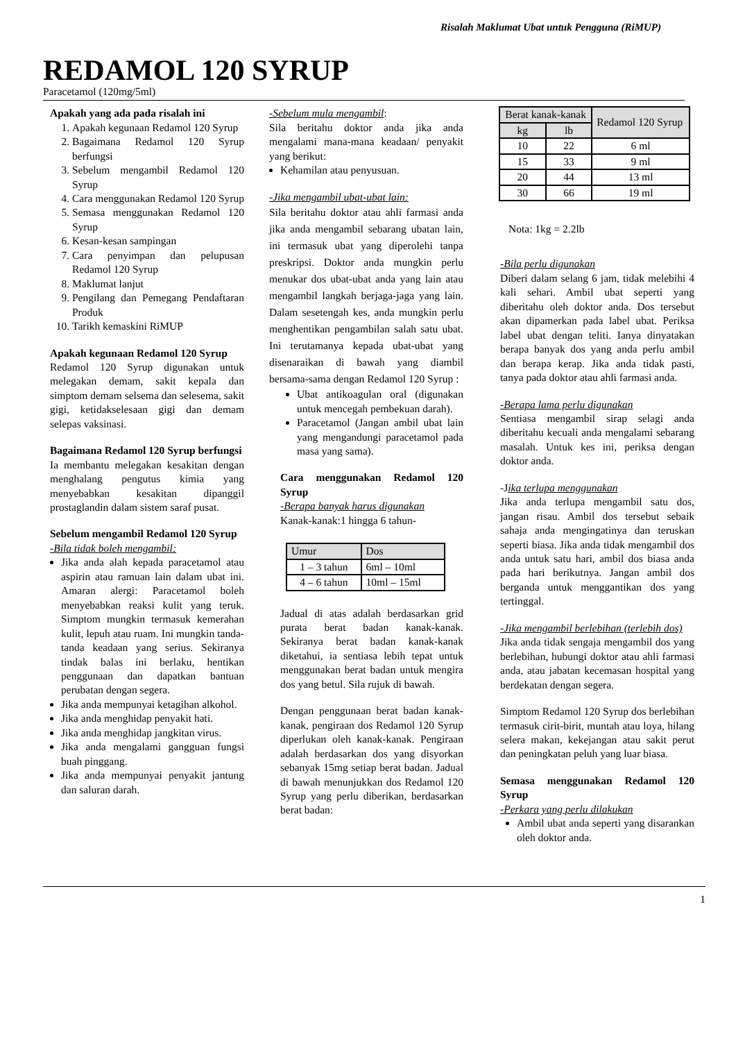Risalah Maklumat Ubat untuk Pengguna (RiMUP)
REDAMOL 120 SYRUP
Paracetamol (120mg/5ml)
Apakah yang ada pada risalah ini
1. Apakah kegunaan Redamol 120 Syrup
2. Bagaimana Redamol 120 Syrup berfungsi
3. Sebelum mengambil Redamol 120 Syrup
4. Cara menggunakan Redamol 120 Syrup
5. Semasa menggunakan Redamol 120 Syrup
6. Kesan-kesan sampingan
7. Cara penyimpan dan pelupusan Redamol 120 Syrup
8. Maklumat lanjut
9. Pengilang dan Pemegang Pendaftaran Produk
10. Tarikh kemaskini RiMUP
Apakah kegunaan Redamol 120 Syrup
Redamol 120 Syrup digunakan untuk melegakan demam, sakit kepala dan simptom demam selsema dan selesema, sakit gigi, ketidakselesaan gigi dan demam selepas vaksinasi.
Bagaimana Redamol 120 Syrup berfungsi
Ia membantu melegakan kesakitan dengan menghalang pengutus kimia yang menyebabkan kesakitan dipanggil prostaglandin dalam sistem saraf pusat.
Sebelum mengambil Redamol 120 Syrup
-Bila tidak boleh mengambil:
Jika anda alah kepada paracetamol atau aspirin atau ramuan lain dalam ubat ini. Amaran alergi: Paracetamol boleh menyebabkan reaksi kulit yang teruk. Simptom mungkin termasuk kemerahan kulit, lepuh atau ruam. Ini mungkin tanda-tanda keadaan yang serius. Sekiranya tindak balas ini berlaku, hentikan penggunaan dan dapatkan bantuan perubatan dengan segera.
Jika anda mempunyai ketagihan alkohol.
Jika anda menghidap penyakit hati.
Jika anda menghidap jangkitan virus.
Jika anda mengalami gangguan fungsi buah pinggang.
Jika anda mempunyai penyakit jantung dan saluran darah.
-Sebelum mula mengambil:
Sila beritahu doktor anda jika anda mengalami mana-mana keadaan/ penyakit yang berikut:
Kehamilan atau penyusuan.
-Jika mengambil ubat-ubat lain:
Sila beritahu doktor atau ahli farmasi anda jika anda mengambil sebarang ubatan lain, ini termasuk ubat yang diperolehi tanpa preskripsi. Doktor anda mungkin perlu menukar dos ubat-ubat anda yang lain atau mengambil langkah berjaga-jaga yang lain. Dalam sesetengah kes, anda mungkin perlu menghentikan pengambilan salah satu ubat. Ini terutamanya kepada ubat-ubat yang disenaraikan di bawah yang diambil bersama-sama dengan Redamol 120 Syrup :
Ubat antikoagulan oral (digunakan untuk mencegah pembekuan darah).
Paracetamol (Jangan ambil ubat lain yang mengandungi paracetamol pada masa yang sama).
Cara menggunakan Redamol 120 Syrup
-Berapa banyak harus digunakan
Kanak-kanak:1 hingga 6 tahun-
| Umur | Dos |
| 1 – 3 tahun | 6ml – 10ml |
| 4 – 6 tahun | 10ml – 15ml |
Jadual di atas adalah berdasarkan grid purata berat badan kanak-kanak. Sekiranya berat badan kanak-kanak diketahui, ia sentiasa lebih tepat untuk menggunakan berat badan untuk mengira dos yang betul. Sila rujuk di bawah.
Dengan penggunaan berat badan kanak-kanak, pengiraan dos Redamol 120 Syrup diperlukan oleh kanak-kanak. Pengiraan adalah berdasarkan dos yang disyorkan sebanyak 15mg setiap berat badan. Jadual di bawah menunjukkan dos Redamol 120 Syrup yang perlu diberikan, berdasarkan berat badan:
| Berat kanak-kanak | | Redamol 120 Syrup |
| kg | lb | |
| 10 | 22 | 6 ml |
| 15 | 33 | 9 ml |
| 20 | 44 | 13 ml |
| 30 | 66 | 19 ml |
Nota: 1kg = 2.2lb
-Bila perlu digunakan
Diberi dalam selang 6 jam, tidak melebihi 4 kali sehari. Ambil ubat seperti yang diberitahu oleh doktor anda. Dos tersebut akan dipamerkan pada label ubat. Periksa label ubat dengan teliti. Ianya dinyatakan berapa banyak dos yang anda perlu ambil dan berapa kerap. Jika anda tidak pasti, tanya pada doktor atau ahli farmasi anda.
-Berapa lama perlu digunakan
Sentiasa mengambil sirap selagi anda diberitahu kecuali anda mengalami sebarang masalah. Untuk kes ini, periksa dengan doktor anda.
-Jika terlupa menggunakan
Jika anda terlupa mengambil satu dos, jangan risau. Ambil dos tersebut sebaik sahaja anda mengingatinya dan teruskan seperti biasa. Jika anda tidak mengambil dos anda untuk satu hari, ambil dos biasa anda pada hari berikutnya. Jangan ambil dos berganda untuk menggantikan dos yang tertinggal.
-Jika mengambil berlebihan (terlebih dos)
Jika anda tidak sengaja mengambil dos yang berlebihan, hubungi doktor atau ahli farmasi anda, atau jabatan kecemasan hospital yang berdekatan dengan segera.
Simptom Redamol 120 Syrup dos berlebihan termasuk cirit-birit, muntah atau loya, hilang selera makan, kekejangan atau sakit perut dan peningkatan peluh yang luar biasa.
Semasa menggunakan Redamol 120 Syrup
-Perkara yang perlu dilakukan
Ambil ubat anda seperti yang disarankan oleh doktor anda.
1